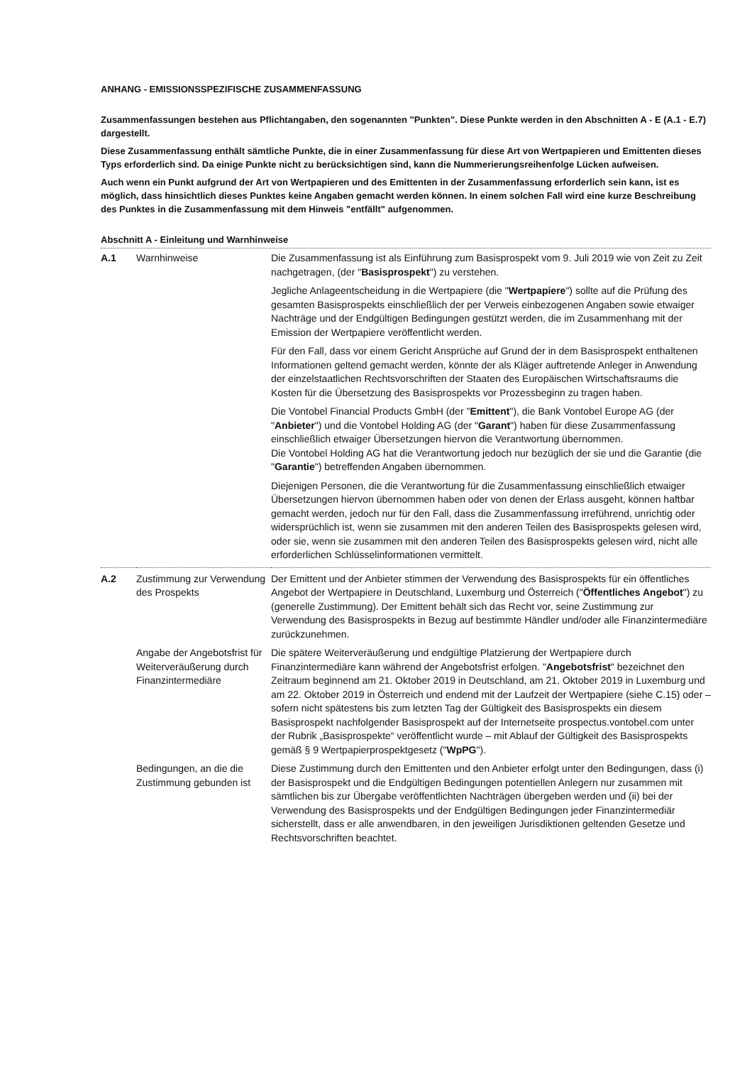ANHANG - EMISSIONSSPEZIFISCHE ZUSAMMENFASSUNG
Zusammenfassungen bestehen aus Pflichtangaben, den sogenannten "Punkten". Diese Punkte werden in den Abschnitten A - E (A.1 - E.7) dargestellt.
Diese Zusammenfassung enthält sämtliche Punkte, die in einer Zusammenfassung für diese Art von Wertpapieren und Emittenten dieses Typs erforderlich sind. Da einige Punkte nicht zu berücksichtigen sind, kann die Nummerierungsreihenfolge Lücken aufweisen.
Auch wenn ein Punkt aufgrund der Art von Wertpapieren und des Emittenten in der Zusammenfassung erforderlich sein kann, ist es möglich, dass hinsichtlich dieses Punktes keine Angaben gemacht werden können. In einem solchen Fall wird eine kurze Beschreibung des Punktes in die Zusammenfassung mit dem Hinweis "entfällt" aufgenommen.
Abschnitt A - Einleitung und Warnhinweise
| A.1 | Warnhinweise | Die Zusammenfassung ist als Einführung zum Basisprospekt vom 9. Juli 2019 wie von Zeit zu Zeit nachgetragen, (der " Basisprospekt ") zu verstehen. Jegliche Anlageentscheidung in die Wertpapiere (die " Wertpapiere ") sollte auf die Prüfung des gesamten Basisprospekts einschließlich der per Verweis einbezogenen Angaben sowie etwaiger Nachträge und der Endgültigen Bedingungen gestützt werden, die im Zusammenhang mit der Emission der Wertpapiere veröffentlicht werden. Für den Fall, dass vor einem Gericht Ansprüche auf Grund der in dem Basisprospekt enthaltenen Informationen geltend gemacht werden, könnte der als Kläger auftretende Anleger in Anwendung der einzelstaatlichen Rechtsvorschriften der Staaten des Europäischen Wirtschaftsraums die Kosten für die Übersetzung des Basisprospekts vor Prozessbeginn zu tragen haben. Die Vontobel Financial Products GmbH (der " Emittent "), die Bank Vontobel Europe AG (der " Anbieter ") und die Vontobel Holding AG (der " Garant ") haben für diese Zusammenfassung einschließlich etwaiger Übersetzungen hiervon die Verantwortung übernommen. Die Vontobel Holding AG hat die Verantwortung jedoch nur bezüglich der sie und die Garantie (die " Garantie ") betreffenden Angaben übernommen. Diejenigen Personen, die die Verantwortung für die Zusammenfassung einschließlich etwaiger Übersetzungen hiervon übernommen haben oder von denen der Erlass ausgeht, können haftbar gemacht werden, jedoch nur für den Fall, dass die Zusammenfassung irreführend, unrichtig oder widersprüchlich ist, wenn sie zusammen mit den anderen Teilen des Basisprospekts gelesen wird, oder sie, wenn sie zusammen mit den anderen Teilen des Basisprospekts gelesen wird, nicht alle erforderlichen Schlüsselinformationen vermittelt. |
| A.2 | Zustimmung zur Verwendung des Prospekts | Der Emittent und der Anbieter stimmen der Verwendung des Basisprospekts für ein öffentliches Angebot der Wertpapiere in Deutschland, Luxemburg und Österreich (" Öffentliches Angebot ") zu (generelle Zustimmung). Der Emittent behält sich das Recht vor, seine Zustimmung zur Verwendung des Basisprospekts in Bezug auf bestimmte Händler und/oder alle Finanzintermediäre zurückzunehmen. |
| | Angabe der Angebotsfrist für Weiterveräußerung durch Finanzintermediäre | Die spätere Weiterveräußerung und endgültige Platzierung der Wertpapiere durch Finanzintermediäre kann während der Angebotsfrist erfolgen. " Angebotsfrist " bezeichnet den Zeitraum beginnend am 21. Oktober 2019 in Deutschland, am 21. Oktober 2019 in Luxemburg und am 22. Oktober 2019 in Österreich und endend mit der Laufzeit der Wertpapiere (siehe C.15) oder – sofern nicht spätestens bis zum letzten Tag der Gültigkeit des Basisprospekts ein diesem Basisprospekt nachfolgender Basisprospekt auf der Internetseite prospectus.vontobel.com unter der Rubrik „Basisprospekte“ veröffentlicht wurde – mit Ablauf der Gültigkeit des Basisprospekts gemäß § 9 Wertpapierprospektgesetz (" WpPG "). |
| | Bedingungen, an die die Zustimmung gebunden ist | Diese Zustimmung durch den Emittenten und den Anbieter erfolgt unter den Bedingungen, dass (i) der Basisprospekt und die Endgültigen Bedingungen potentiellen Anlegern nur zusammen mit sämtlichen bis zur Übergabe veröffentlichten Nachträgen übergeben werden und (ii) bei der Verwendung des Basisprospekts und der Endgültigen Bedingungen jeder Finanzintermediär sicherstellt, dass er alle anwendbaren, in den jeweiligen Jurisdiktionen geltenden Gesetze und Rechtsvorschriften beachtet. |